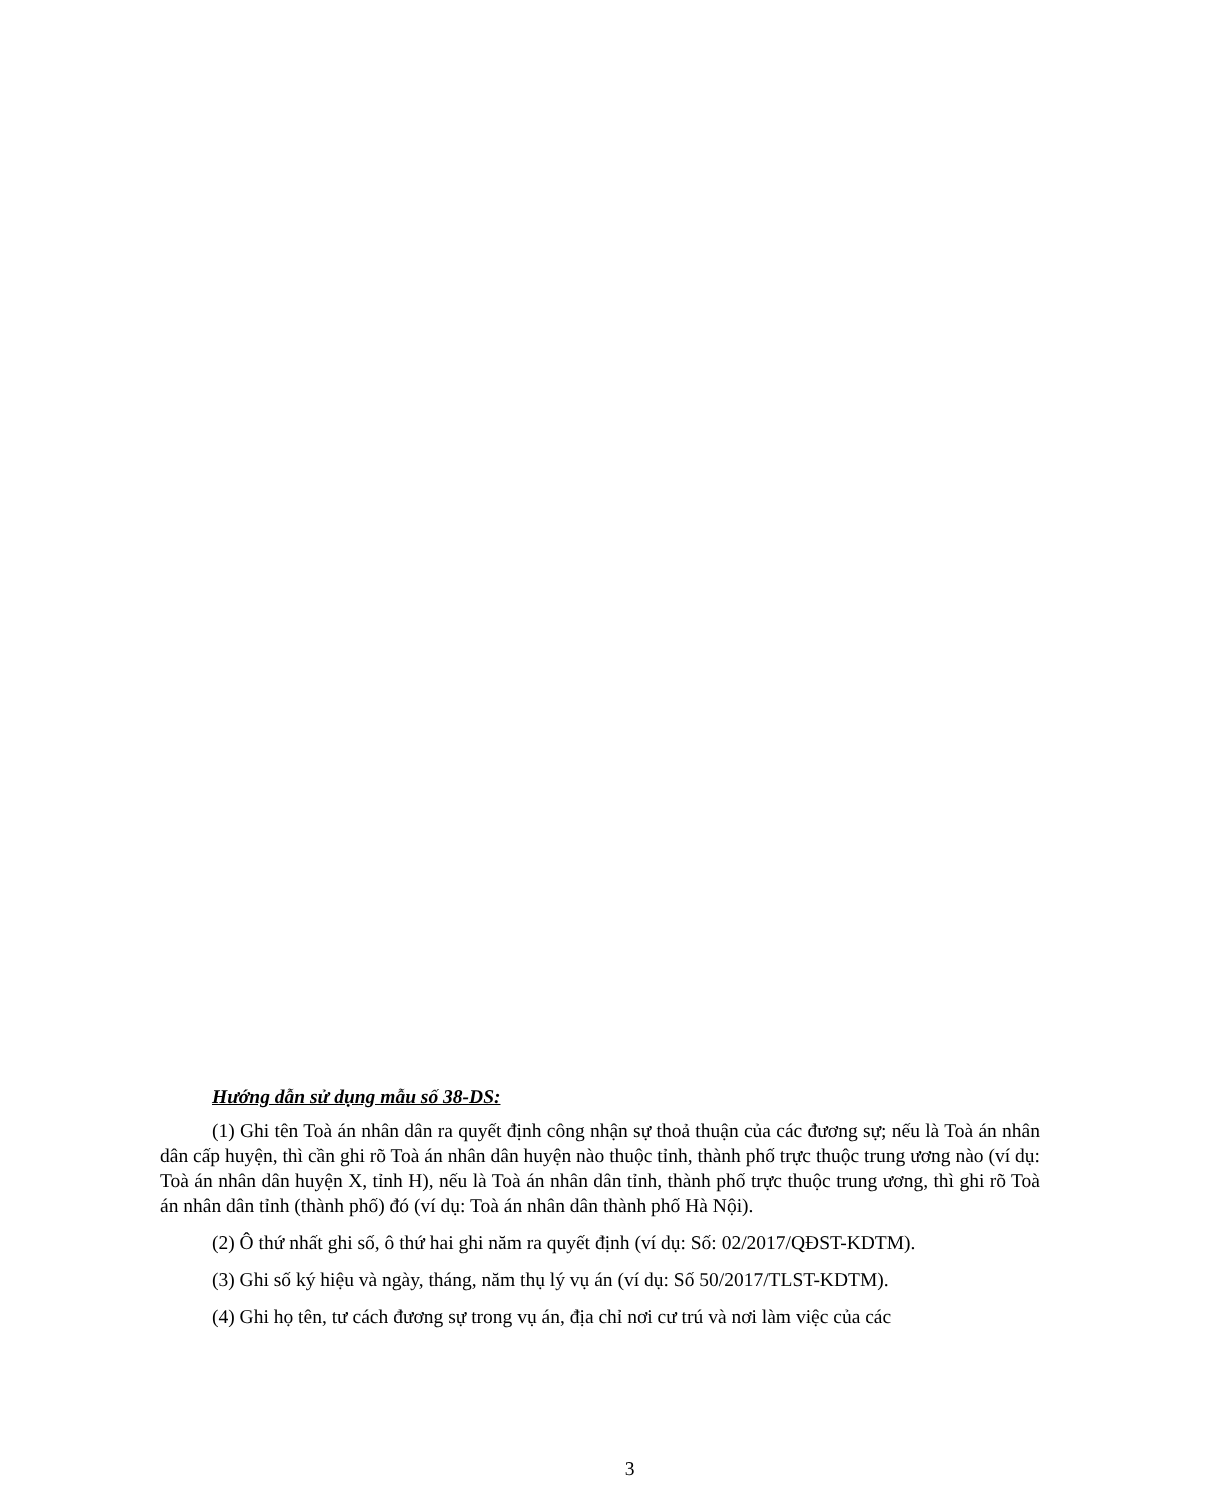Hướng dẫn sử dụng mẫu số 38-DS:
(1) Ghi tên Toà án nhân dân ra quyết định công nhận sự thoả thuận của các đương sự; nếu là Toà án nhân dân cấp huyện, thì cần ghi rõ Toà án nhân dân huyện nào thuộc tỉnh, thành phố trực thuộc trung ương nào (ví dụ: Toà án nhân dân huyện X, tỉnh H), nếu là Toà án nhân dân tỉnh, thành phố trực thuộc trung ương, thì ghi rõ Toà án nhân dân tỉnh (thành phố) đó (ví dụ: Toà án nhân dân thành phố Hà Nội).
(2) Ô thứ nhất ghi số, ô thứ hai ghi năm ra quyết định (ví dụ: Số: 02/2017/QĐST-KDTM).
(3) Ghi số ký hiệu và ngày, tháng, năm thụ lý vụ án (ví dụ: Số 50/2017/TLST-KDTM).
(4) Ghi họ tên, tư cách đương sự trong vụ án, địa chỉ nơi cư trú và nơi làm việc của các
3